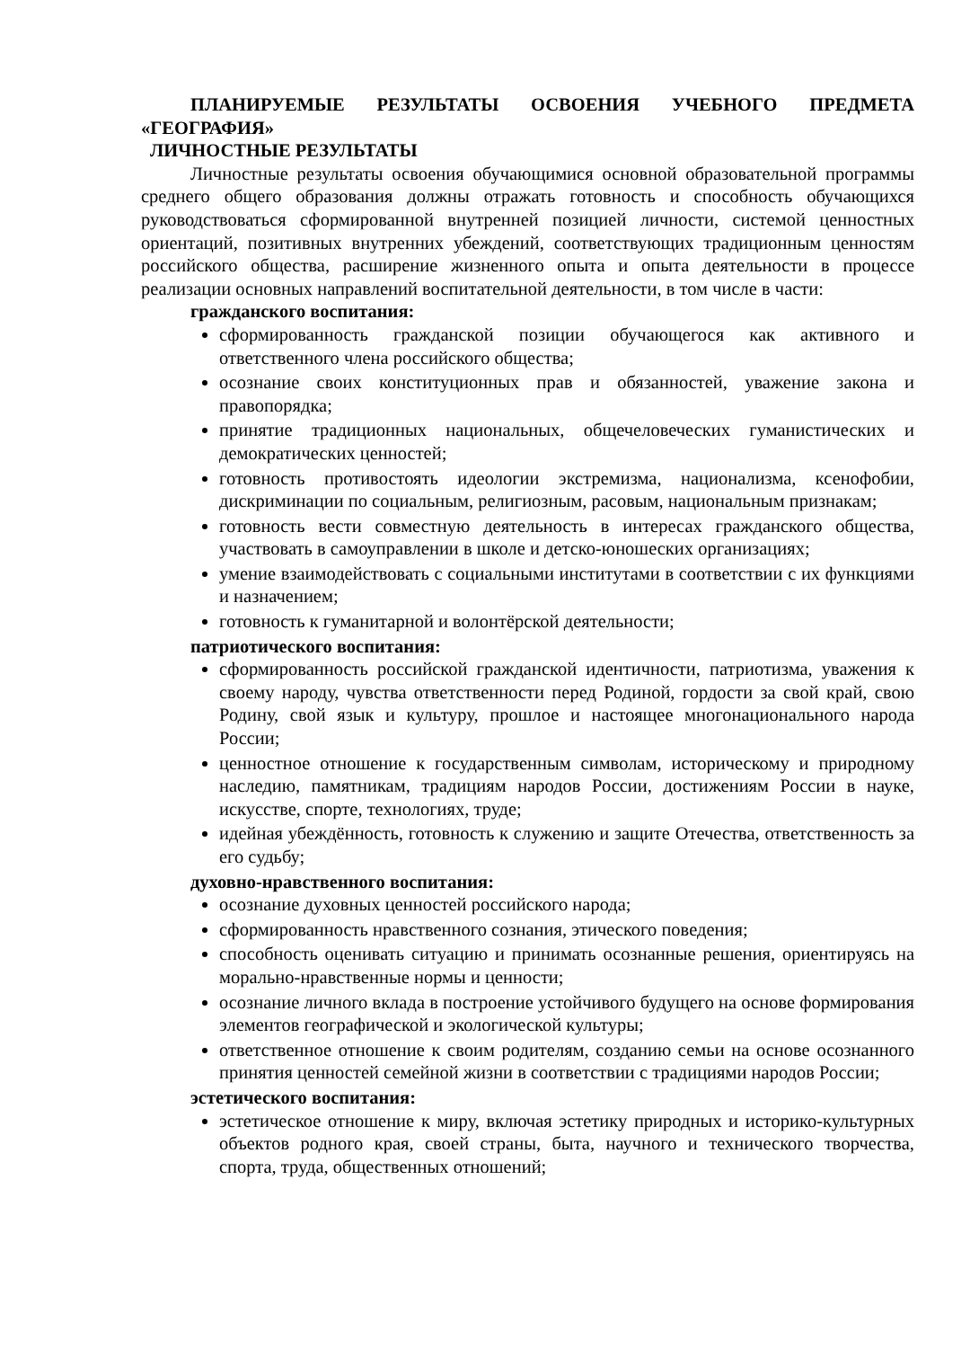ПЛАНИРУЕМЫЕ РЕЗУЛЬТАТЫ ОСВОЕНИЯ УЧЕБНОГО ПРЕДМЕТА «ГЕОГРАФИЯ»
ЛИЧНОСТНЫЕ РЕЗУЛЬТАТЫ
Личностные результаты освоения обучающимися основной образовательной программы среднего общего образования должны отражать готовность и способность обучающихся руководствоваться сформированной внутренней позицией личности, системой ценностных ориентаций, позитивных внутренних убеждений, соответствующих традиционным ценностям российского общества, расширение жизненного опыта и опыта деятельности в процессе реализации основных направлений воспитательной деятельности, в том числе в части:
гражданского воспитания:
сформированность гражданской позиции обучающегося как активного и ответственного члена российского общества;
осознание своих конституционных прав и обязанностей, уважение закона и правопорядка;
принятие традиционных национальных, общечеловеческих гуманистических и демократических ценностей;
готовность противостоять идеологии экстремизма, национализма, ксенофобии, дискриминации по социальным, религиозным, расовым, национальным признакам;
готовность вести совместную деятельность в интересах гражданского общества, участвовать в самоуправлении в школе и детско-юношеских организациях;
умение взаимодействовать с социальными институтами в соответствии с их функциями и назначением;
готовность к гуманитарной и волонтёрской деятельности;
патриотического воспитания:
сформированность российской гражданской идентичности, патриотизма, уважения к своему народу, чувства ответственности перед Родиной, гордости за свой край, свою Родину, свой язык и культуру, прошлое и настоящее многонационального народа России;
ценностное отношение к государственным символам, историческому и природному наследию, памятникам, традициям народов России, достижениям России в науке, искусстве, спорте, технологиях, труде;
идейная убеждённость, готовность к служению и защите Отечества, ответственность за его судьбу;
духовно-нравственного воспитания:
осознание духовных ценностей российского народа;
сформированность нравственного сознания, этического поведения;
способность оценивать ситуацию и принимать осознанные решения, ориентируясь на морально-нравственные нормы и ценности;
осознание личного вклада в построение устойчивого будущего на основе формирования элементов географической и экологической культуры;
ответственное отношение к своим родителям, созданию семьи на основе осознанного принятия ценностей семейной жизни в соответствии с традициями народов России;
эстетического воспитания:
эстетическое отношение к миру, включая эстетику природных и историко-культурных объектов родного края, своей страны, быта, научного и технического творчества, спорта, труда, общественных отношений;